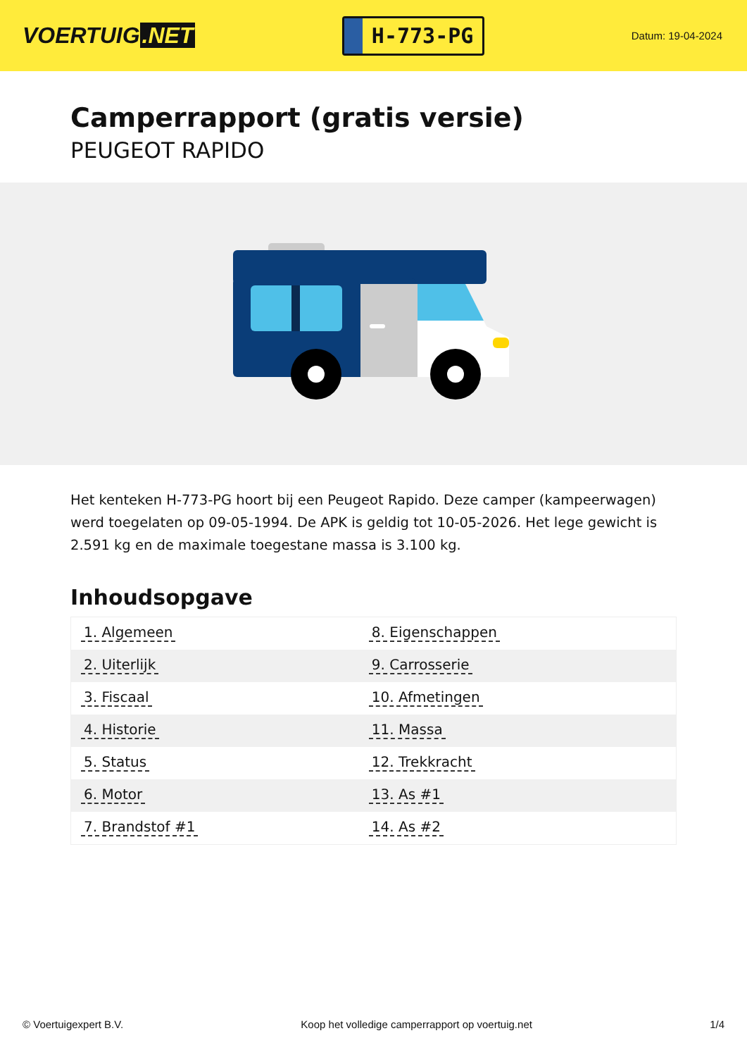VOERTUIG.NET
H-773-PG
Datum: 19-04-2024
Camperrapport (gratis versie)
PEUGEOT RAPIDO
Het kenteken H-773-PG hoort bij een Peugeot Rapido. Deze camper (kampeerwagen) werd toegelaten op 09-05-1994. De APK is geldig tot 10-05-2026. Het lege gewicht is 2.591 kg en de maximale toegestane massa is 3.100 kg.
Inhoudsopgave
| 1. Algemeen | 8. Eigenschappen |
| 2. Uiterlijk | 9. Carrosserie |
| 3. Fiscaal | 10. Afmetingen |
| 4. Historie | 11. Massa |
| 5. Status | 12. Trekkracht |
| 6. Motor | 13. As #1 |
| 7. Brandstof #1 | 14. As #2 |
© Voertuigexpert B.V. Koop het volledige camperrapport op voertuig.net 1/4